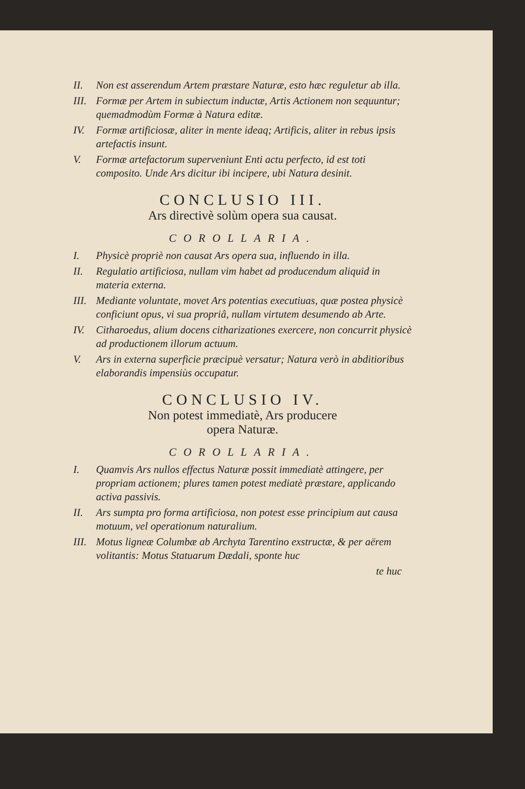II. Non est asserendum Artem præstare Naturæ, esto hæc reguletur ab illa.
III. Formæ per Artem in subiectum inductæ, Artis Actionem non sequuntur; quemadmodùm Formæ à Natura editæ.
IV. Formæ artificiosæ, aliter in mente ideaq; Artificis, aliter in rebus ipsis artefactis insunt.
V. Formæ artefactorum superveniunt Enti actu perfecto, id est toti composito. Unde Ars dicitur ibi incipere, ubi Natura desinit.
CONCLUSIO III.
Ars directivè solùm opera sua causat.
COROLLARIA.
I. Physicè propriè non causat Ars opera sua, influendo in illa.
II. Regulatio artificiosa, nullam vim habet ad producendum aliquid in materia externa.
III. Mediante voluntate, movet Ars potentias executiuas, quæ postea physicè conficiunt opus, vi sua propriâ, nullam virtutem desumendo ab Arte.
IV. Citharoedus, alium docens citharizationes exercere, non concurrit physicè ad productionem illorum actuum.
V. Ars in externa superficie præcipuè versatur; Natura verò in abditioribus elaborandis impensiùs occupatur.
CONCLUSIO IV.
Non potest immediatè, Ars producere
opera Naturæ.
COROLLARIA.
I. Quamvis Ars nullos effectus Naturæ possit immediatè attingere, per propriam actionem; plures tamen potest mediatè præstare, applicando activa passivis.
II. Ars sumpta pro forma artificiosa, non potest esse principium aut causa motuum, vel operationum naturalium.
III. Motus ligneæ Columbæ ab Archyta Tarentino exstructæ, & per aërem volitantis: Motus Statuarum Dædali, sponte huc
te huc